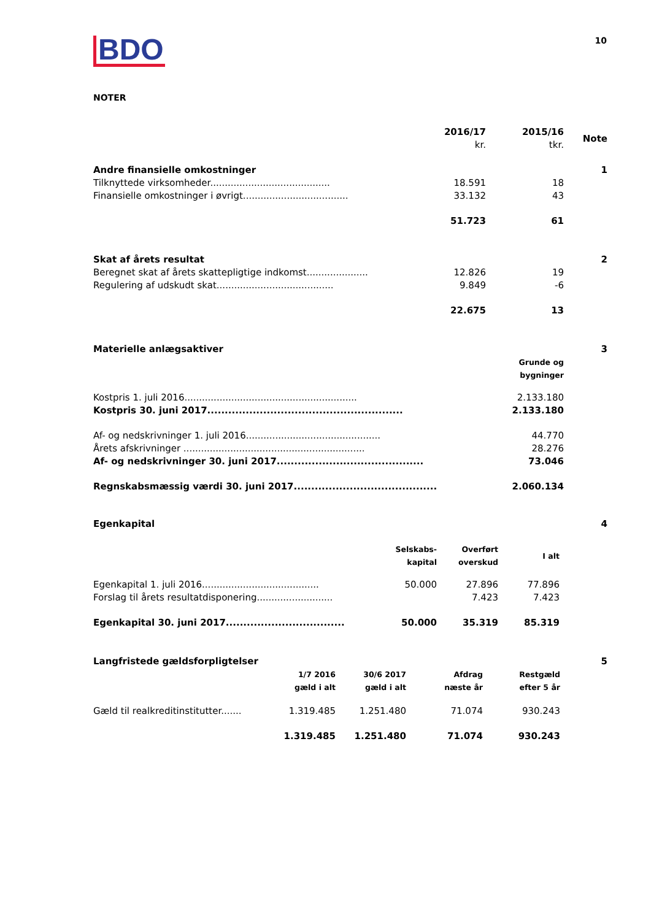BDO
10
NOTER
| | 2016/17 kr. | 2015/16 tkr. | Note |
| --- | --- | --- | --- |
| Andre finansielle omkostninger | | | 1 |
| Tilknyttede virksomheder......................................... | 18.591 | 18 | |
| Finansielle omkostninger i øvrigt.................................... | 33.132 | 43 | |
| | 51.723 | 61 | |
| Skat af årets resultat | | | 2 |
| Beregnet skat af årets skattepligtige indkomst..................... | 12.826 | 19 | |
| Regulering af udskudt skat........................................ | 9.849 | -6 | |
| | 22.675 | 13 | |
| Materielle anlægsaktiver | | | 3 |
| | | Grunde og bygninger | |
| Kostpris 1. juli 2016........................................................... | | 2.133.180 | |
| Kostpris 30. juni 2017........................................................ | | 2.133.180 | |
| Af- og nedskrivninger 1. juli 2016.............................................. | | 44.770 | |
| Årets afskrivninger .............................................................. | | 28.276 | |
| Af- og nedskrivninger 30. juni 2017.......................................... | | 73.046 | |
| Regnskabsmæssig værdi 30. juni 2017......................................... | | 2.060.134 | |
| Egenkapital | | | | 4 |
| | Selskabs- kapital | Overført overskud | I alt | |
| Egenkapital 1. juli 2016........................................ | 50.000 | 27.896 | 77.896 | |
| Forslag til årets resultatdisponering.......................... | | 7.423 | 7.423 | |
| Egenkapital 30. juni 2017.................................. | 50.000 | 35.319 | 85.319 | |
| Langfristede gældsforpligtelser | | | | | 5 |
| | 1/7 2016 gæld i alt | 30/6 2017 gæld i alt | Afdrag næste år | Restgæld efter 5 år | |
| Gæld til realkreditinstitutter....... | 1.319.485 | 1.251.480 | 71.074 | 930.243 | |
| | 1.319.485 | 1.251.480 | 71.074 | 930.243 | |